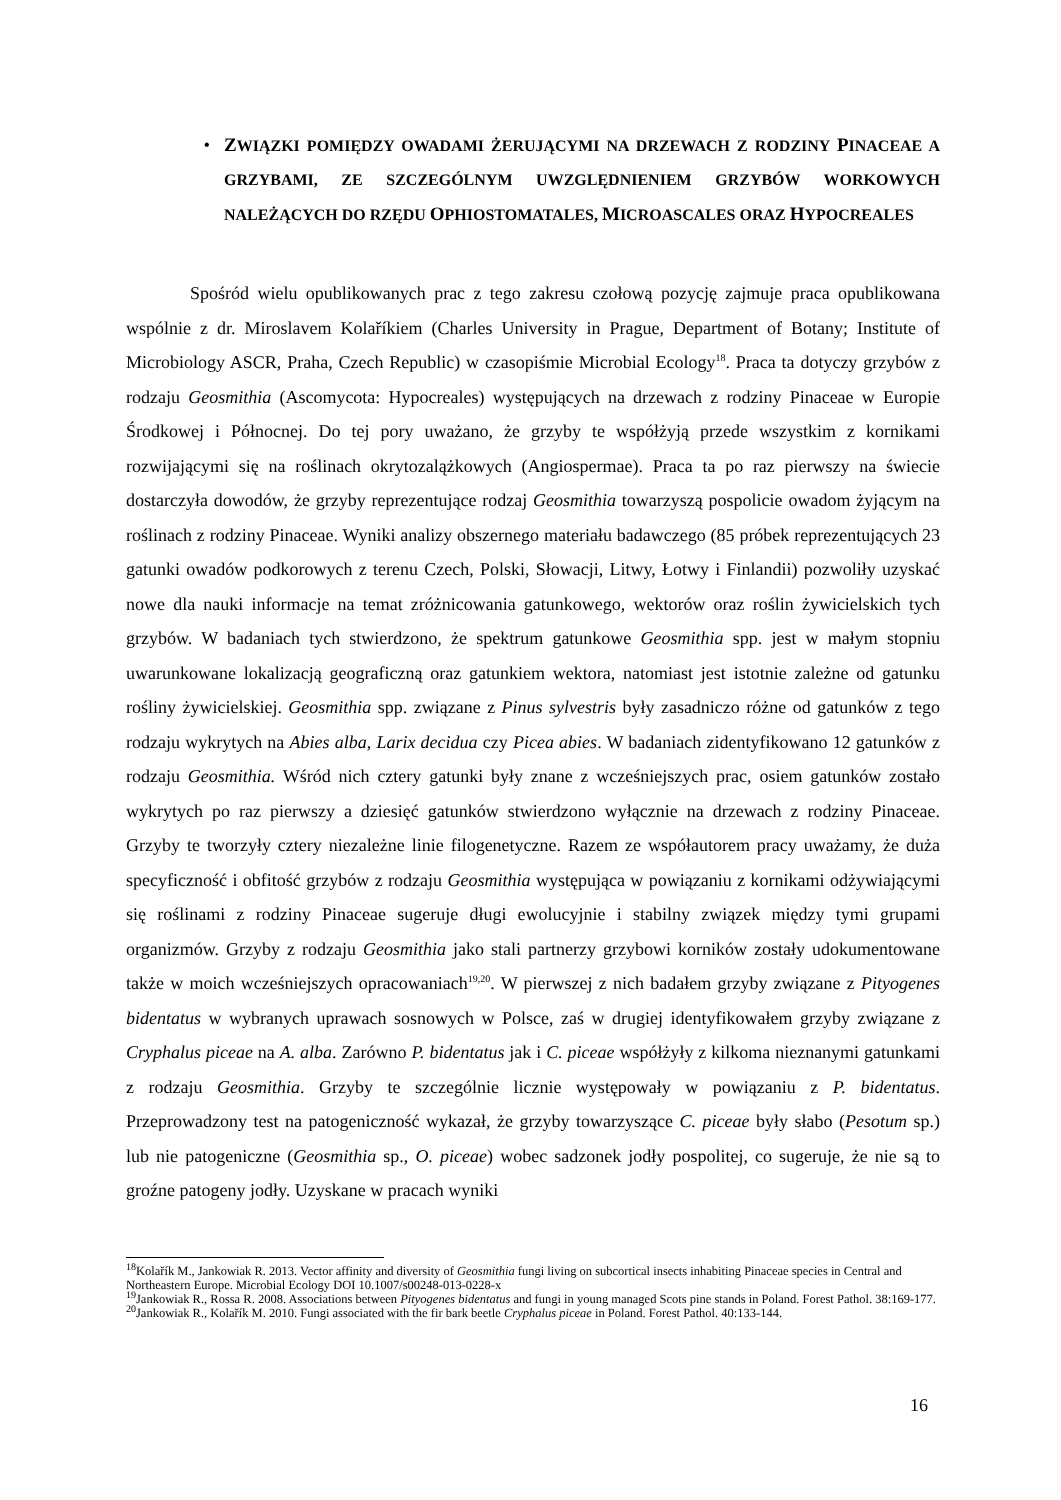• ZWIĄZKI POMIĘDZY OWADAMI ŻERUJĄCYMI NA DRZEWACH Z RODZINY PINACEAE A GRZYBAMI, ZE SZCZEGÓLNYM UWZGLĘDNIENIEM GRZYBÓW WORKOWYCH NALEŻĄCYCH DO RZĘDU OPHIOSTOMATALES, MICROASCALES ORAZ HYPOCREALES
Spośród wielu opublikowanych prac z tego zakresu czołową pozycję zajmuje praca opublikowana wspólnie z dr. Miroslavem Kolaříkiem (Charles University in Prague, Department of Botany; Institute of Microbiology ASCR, Praha, Czech Republic) w czasopiśmie Microbial Ecology<sup>18</sup>. Praca ta dotyczy grzybów z rodzaju Geosmithia (Ascomycota: Hypocreales) występujących na drzewach z rodziny Pinaceae w Europie Środkowej i Północnej. Do tej pory uważano, że grzyby te współżyją przede wszystkim z kornikami rozwijającymi się na roślinach okrytozalążkowych (Angiospermae). Praca ta po raz pierwszy na świecie dostarczyła dowodów, że grzyby reprezentujące rodzaj Geosmithia towarzyszą pospolicie owadom żyjącym na roślinach z rodziny Pinaceae. Wyniki analizy obszernego materiału badawczego (85 próbek reprezentujących 23 gatunki owadów podkorowych z terenu Czech, Polski, Słowacji, Litwy, Łotwy i Finlandii) pozwoliły uzyskać nowe dla nauki informacje na temat zróżnicowania gatunkowego, wektorów oraz roślin żywicielskich tych grzybów. W badaniach tych stwierdzono, że spektrum gatunkowe Geosmithia spp. jest w małym stopniu uwarunkowane lokalizacją geograficzną oraz gatunkiem wektora, natomiast jest istotnie zależne od gatunku rośliny żywicielskiej. Geosmithia spp. związane z Pinus sylvestris były zasadniczo różne od gatunków z tego rodzaju wykrytych na Abies alba, Larix decidua czy Picea abies. W badaniach zidentyfikowano 12 gatunków z rodzaju Geosmithia. Wśród nich cztery gatunki były znane z wcześniejszych prac, osiem gatunków zostało wykrytych po raz pierwszy a dziesięć gatunków stwierdzono wyłącznie na drzewach z rodziny Pinaceae. Grzyby te tworzyły cztery niezależne linie filogenetyczne. Razem ze współautorem pracy uważamy, że duża specyficzność i obfitość grzybów z rodzaju Geosmithia występująca w powiązaniu z kornikami odżywiającymi się roślinami z rodziny Pinaceae sugeruje długi ewolucyjnie i stabilny związek między tymi grupami organizmów. Grzyby z rodzaju Geosmithia jako stali partnerzy grzybowi korników zostały udokumentowane także w moich wcześniejszych opracowaniach<sup>19,20</sup>. W pierwszej z nich badałem grzyby związane z Pityogenes bidentatus w wybranych uprawach sosnowych w Polsce, zaś w drugiej identyfikowałem grzyby związane z Cryphalus piceae na A. alba. Zarówno P. bidentatus jak i C. piceae współżyły z kilkoma nieznanymi gatunkami z rodzaju Geosmithia. Grzyby te szczególnie licznie występowały w powiązaniu z P. bidentatus. Przeprowadzony test na patogeniczność wykazał, że grzyby towarzyszące C. piceae były słabo (Pesotum sp.) lub nie patogeniczne (Geosmithia sp., O. piceae) wobec sadzonek jodły pospolitej, co sugeruje, że nie są to groźne patogeny jodły. Uzyskane w pracach wyniki
<sup>18</sup> Kolařík M., Jankowiak R. 2013. Vector affinity and diversity of Geosmithia fungi living on subcortical insects inhabiting Pinaceae species in Central and Northeastern Europe. Microbial Ecology DOI 10.1007/s00248-013-0228-x
<sup>19</sup> Jankowiak R., Rossa R. 2008. Associations between Pityogenes bidentatus and fungi in young managed Scots pine stands in Poland. Forest Pathol. 38:169-177.
<sup>20</sup> Jankowiak R., Kolařík M. 2010. Fungi associated with the fir bark beetle Cryphalus piceae in Poland. Forest Pathol. 40:133-144.
16